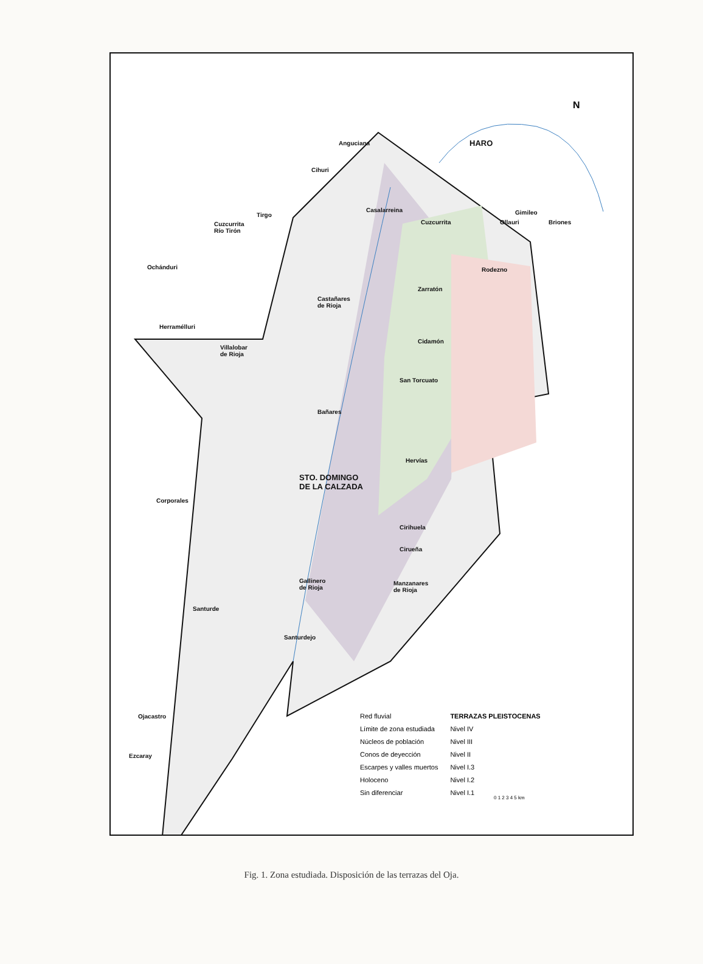N
HARO Anguciana
Cihuri
Casalarreina Gimileo
Cuzcurrita Ollauri Briones
Tirgo
Cuzcurrita
Río Tirón
Rodezno Ochánduri
Zarratón
Castañares
de Rioja
Herramélluri
Cidamón
Villalobar
de Rioja
San Torcuato
Bañares
Hervías
STO. DOMINGO
DE LA CALZADA
Corporales
Cirihuela
Cirueña
Gallinero
de Rioja
Manzanares
de Rioja
Santurde
Santurdejo
Ojacastro
Ezcaray
Red fluvial
Límite de zona estudiada
Núcleos de población
Conos de deyección
Escarpes y valles muertos
Holoceno
Sin diferenciar
TERRAZAS PLEISTOCENAS
Nivel IV
Nivel III
Nivel II
Nivel I.3
Nivel I.2
Nivel I.1
0 1 2 3 4 5 km
Fig. 1. Zona estudiada. Disposición de las terrazas del Oja.